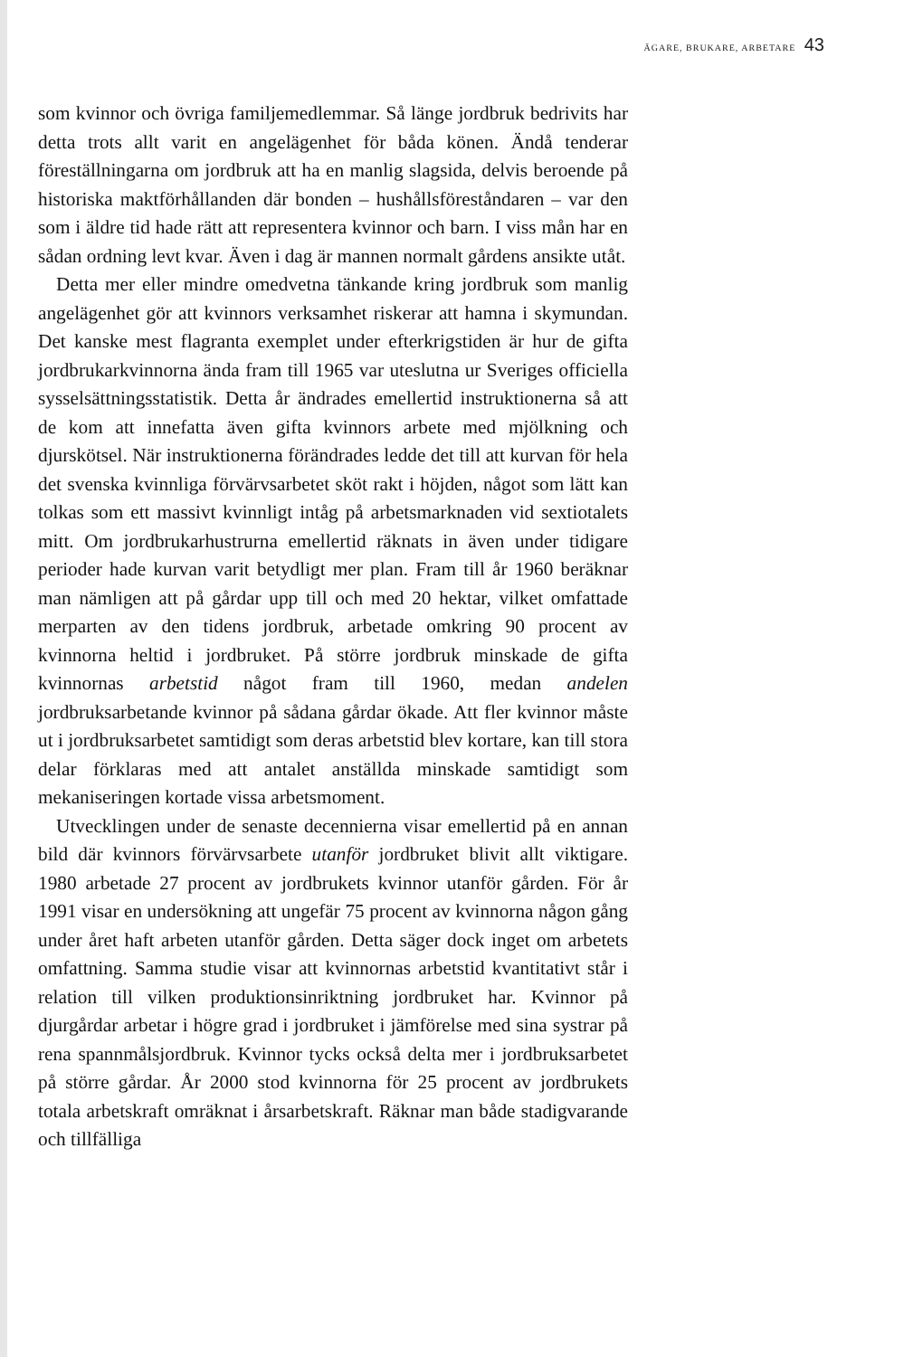ÄGARE, BRUKARE, ARBETARE 43
som kvinnor och övriga familjemedlemmar. Så länge jordbruk bedrivits har detta trots allt varit en angelägenhet för båda könen. Ändå tenderar föreställningarna om jordbruk att ha en manlig slagsida, delvis beroende på historiska maktförhållanden där bonden – hushållsföreståndaren – var den som i äldre tid hade rätt att representera kvinnor och barn. I viss mån har en sådan ordning levt kvar. Även i dag är mannen normalt gårdens ansikte utåt.
Detta mer eller mindre omedvetna tänkande kring jordbruk som manlig angelägenhet gör att kvinnors verksamhet riskerar att hamna i skymundan. Det kanske mest flagranta exemplet under efterkrigstiden är hur de gifta jordbrukarkvinnorna ända fram till 1965 var uteslutna ur Sveriges officiella sysselsättningsstatistik. Detta år ändrades emellertid instruktionerna så att de kom att innefatta även gifta kvinnors arbete med mjölkning och djurskötsel. När instruktionerna förändrades ledde det till att kurvan för hela det svenska kvinnliga förvärvsarbetet sköt rakt i höjden, något som lätt kan tolkas som ett massivt kvinnligt intåg på arbetsmarknaden vid sextiotalets mitt. Om jordbrukarhustrurna emellertid räknats in även under tidigare perioder hade kurvan varit betydligt mer plan. Fram till år 1960 beräknar man nämligen att på gårdar upp till och med 20 hektar, vilket omfattade merparten av den tidens jordbruk, arbetade omkring 90 procent av kvinnorna heltid i jordbruket. På större jordbruk minskade de gifta kvinnornas arbetstid något fram till 1960, medan andelen jordbruksarbetande kvinnor på sådana gårdar ökade. Att fler kvinnor måste ut i jordbruksarbetet samtidigt som deras arbetstid blev kortare, kan till stora delar förklaras med att antalet anställda minskade samtidigt som mekaniseringen kortade vissa arbetsmoment.
Utvecklingen under de senaste decennierna visar emellertid på en annan bild där kvinnors förvärvsarbete utanför jordbruket blivit allt viktigare. 1980 arbetade 27 procent av jordbrukets kvinnor utanför gården. För år 1991 visar en undersökning att ungefär 75 procent av kvinnorna någon gång under året haft arbeten utanför gården. Detta säger dock inget om arbetets omfattning. Samma studie visar att kvinnornas arbetstid kvantitativt står i relation till vilken produktionsinriktning jordbruket har. Kvinnor på djurgårdar arbetar i högre grad i jordbruket i jämförelse med sina systrar på rena spannmålsjordbruk. Kvinnor tycks också delta mer i jordbruksarbetet på större gårdar. År 2000 stod kvinnorna för 25 procent av jordbrukets totala arbetskraft omräknat i årsarbetskraft. Räknar man både stadigvarande och tillfälliga